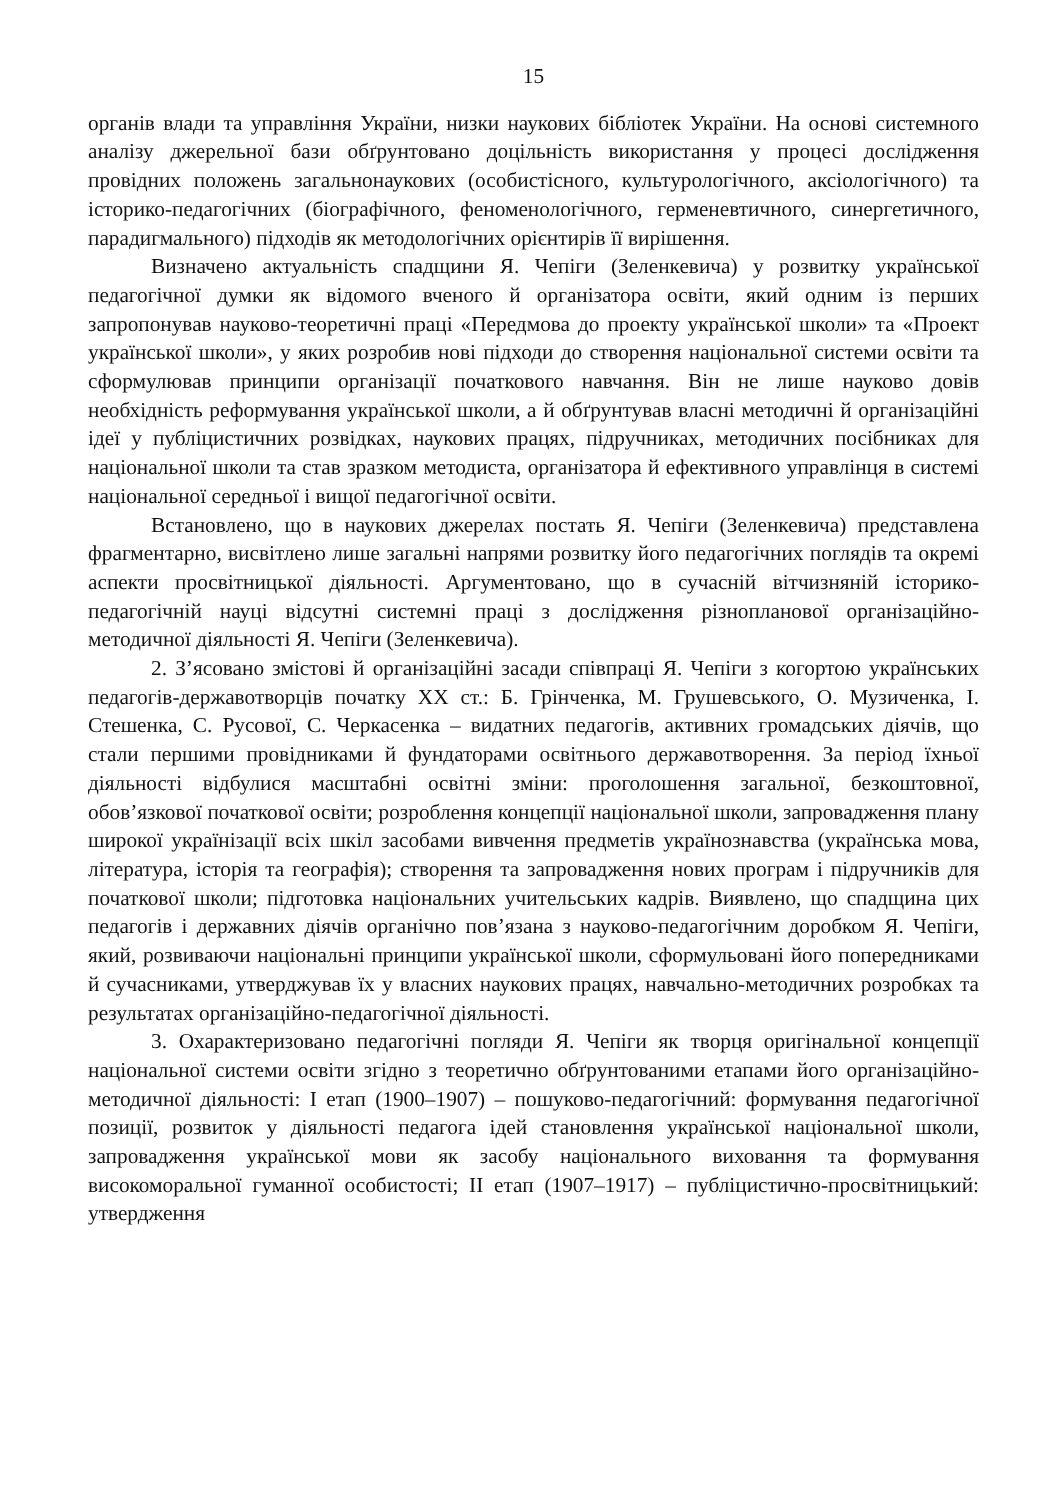15
органів влади та управління України, низки наукових бібліотек України. На основі системного аналізу джерельної бази обґрунтовано доцільність використання у процесі дослідження провідних положень загальнонаукових (особистісного, культурологічного, аксіологічного) та історико-педагогічних (біографічного, феноменологічного, герменевтичного, синергетичного, парадигмального) підходів як методологічних орієнтирів її вирішення.
Визначено актуальність спадщини Я. Чепіги (Зеленкевича) у розвитку української педагогічної думки як відомого вченого й організатора освіти, який одним із перших запропонував науково-теоретичні праці «Передмова до проекту української школи» та «Проект української школи», у яких розробив нові підходи до створення національної системи освіти та сформулював принципи організації початкового навчання. Він не лише науково довів необхідність реформування української школи, а й обґрунтував власні методичні й організаційні ідеї у публіцистичних розвідках, наукових працях, підручниках, методичних посібниках для національної школи та став зразком методиста, організатора й ефективного управлінця в системі національної середньої і вищої педагогічної освіти.
Встановлено, що в наукових джерелах постать Я. Чепіги (Зеленкевича) представлена фрагментарно, висвітлено лише загальні напрями розвитку його педагогічних поглядів та окремі аспекти просвітницької діяльності. Аргументовано, що в сучасній вітчизняній історико-педагогічній науці відсутні системні праці з дослідження різнопланової організаційно-методичної діяльності Я. Чепіги (Зеленкевича).
2. З’ясовано змістові й організаційні засади співпраці Я. Чепіги з когортою українських педагогів-державотворців початку ХХ ст.: Б. Грінченка, М. Грушевського, О. Музиченка, І. Стешенка, С. Русової, С. Черкасенка – видатних педагогів, активних громадських діячів, що стали першими провідниками й фундаторами освітнього державотворення. За період їхньої діяльності відбулися масштабні освітні зміни: проголошення загальної, безкоштовної, обов’язкової початкової освіти; розроблення концепції національної школи, запровадження плану широкої українізації всіх шкіл засобами вивчення предметів українознавства (українська мова, література, історія та географія); створення та запровадження нових програм і підручників для початкової школи; підготовка національних учительських кадрів. Виявлено, що спадщина цих педагогів і державних діячів органічно пов’язана з науково-педагогічним доробком Я. Чепіги, який, розвиваючи національні принципи української школи, сформульовані його попередниками й сучасниками, утверджував їх у власних наукових працях, навчально-методичних розробках та результатах організаційно-педагогічної діяльності.
3. Охарактеризовано педагогічні погляди Я. Чепіги як творця оригінальної концепції національної системи освіти згідно з теоретично обґрунтованими етапами його організаційно-методичної діяльності: І етап (1900–1907) – пошуково-педагогічний: формування педагогічної позиції, розвиток у діяльності педагога ідей становлення української національної школи, запровадження української мови як засобу національного виховання та формування високоморальної гуманної особистості; ІІ етап (1907–1917) – публіцистично-просвітницький: утвердження